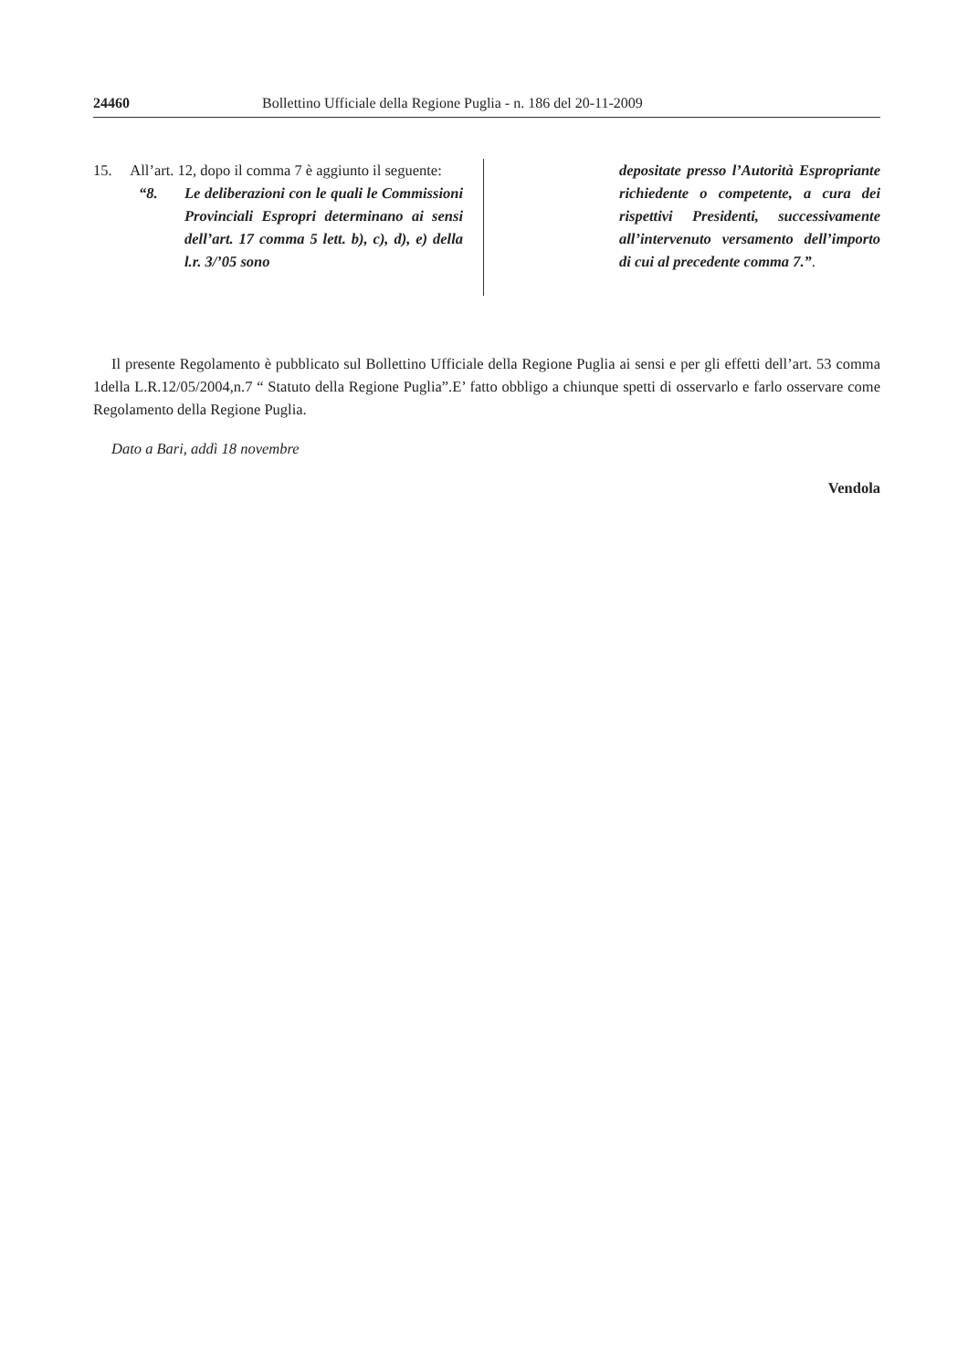24460 Bollettino Ufficiale della Regione Puglia - n. 186 del 20-11-2009
15. All’art. 12, dopo il comma 7 è aggiunto il seguente:
“8. Le deliberazioni con le quali le Commissioni Provinciali Espropri determinano ai sensi dell’art. 17 comma 5 lett. b), c), d), e) della l.r. 3/’05 sono
depositate presso l’Autorità Espropriante richiedente o competente, a cura dei rispettivi Presidenti, successivamente all’intervenuto versamento dell’importo di cui al precedente comma 7.”.
Il presente Regolamento è pubblicato sul Bollettino Ufficiale della Regione Puglia ai sensi e per gli effetti dell’art. 53 comma 1della L.R.12/05/2004,n.7 “ Statuto della Regione Puglia”.E’ fatto obbligo a chiunque spetti di osservarlo e farlo osservare come Regolamento della Regione Puglia.
Dato a Bari, addì 18 novembre
Vendola